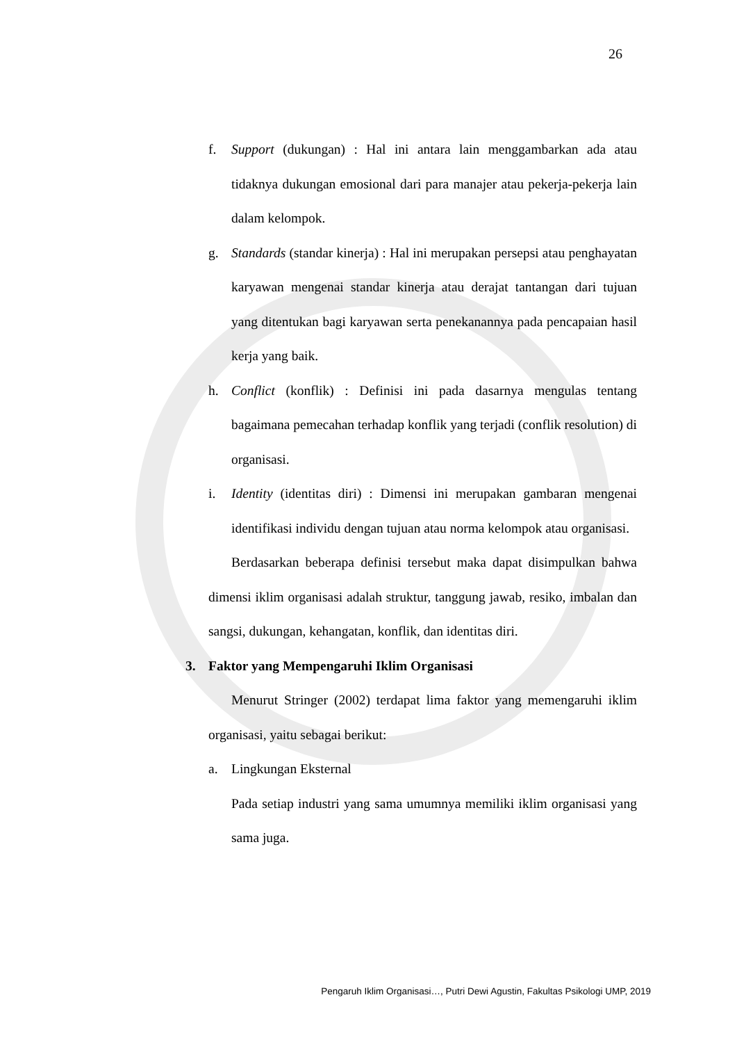26
f. Support (dukungan) : Hal ini antara lain menggambarkan ada atau tidaknya dukungan emosional dari para manajer atau pekerja-pekerja lain dalam kelompok.
g. Standards (standar kinerja) : Hal ini merupakan persepsi atau penghayatan karyawan mengenai standar kinerja atau derajat tantangan dari tujuan yang ditentukan bagi karyawan serta penekanannya pada pencapaian hasil kerja yang baik.
h. Conflict (konflik) : Definisi ini pada dasarnya mengulas tentang bagaimana pemecahan terhadap konflik yang terjadi (conflik resolution) di organisasi.
i. Identity (identitas diri) : Dimensi ini merupakan gambaran mengenai identifikasi individu dengan tujuan atau norma kelompok atau organisasi.
Berdasarkan beberapa definisi tersebut maka dapat disimpulkan bahwa dimensi iklim organisasi adalah struktur, tanggung jawab, resiko, imbalan dan sangsi, dukungan, kehangatan, konflik, dan identitas diri.
3. Faktor yang Mempengaruhi Iklim Organisasi
Menurut Stringer (2002) terdapat lima faktor yang memengaruhi iklim organisasi, yaitu sebagai berikut:
a. Lingkungan Eksternal
Pada setiap industri yang sama umumnya memiliki iklim organisasi yang sama juga.
Pengaruh Iklim Organisasi…, Putri Dewi Agustin, Fakultas Psikologi UMP, 2019